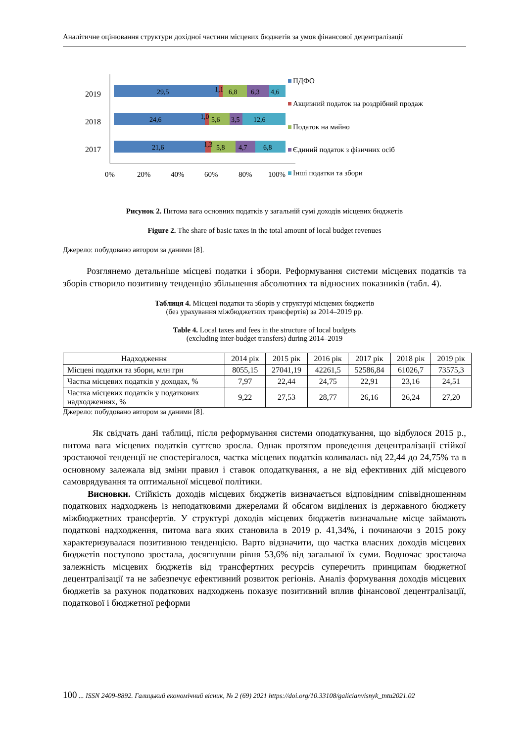Аналітичне оцінювання структури дохідної частини місцевих бюджетів за умов фінансової децентралізації
2019
2018
2017
29,5
1,1
6,8
6,3
4,6
24,6
1,0
5,6
3,5
12,6
21,6
1,3
5,8
4,7
6,8
0%
20%
40%
60%
80%
100%
ПДФО
Акцизний податок на роздрібний продаж
Податок на майно
Єдиний податок з фізичних осіб
Інші податки та збори
Рисунок 2. Питома вага основних податків у загальній сумі доходів місцевих бюджетів
Figure 2. The share of basic taxes in the total amount of local budget revenues
Джерело: побудовано автором за даними [8].
Розглянемо детальніше місцеві податки і збори. Реформування системи місцевих податків та зборів створило позитивну тенденцію збільшення абсолютних та відносних показників (табл. 4).
Таблиця 4. Місцеві податки та зборів у структурі місцевих бюджетів
(без урахування міжбюджетних трансфертів) за 2014–2019 рр.
Table 4. Local taxes and fees in the structure of local budgets
(excluding inter-budget transfers) during 2014–2019
| Надходження | 2014 рік | 2015 рік | 2016 рік | 2017 рік | 2018 рік | 2019 рік |
| --- | --- | --- | --- | --- | --- | --- |
| Місцеві податки та збори, млн грн | 8055,15 | 27041,19 | 42261,5 | 52586,84 | 61026,7 | 73575,3 |
| Частка місцевих податків у доходах, % | 7,97 | 22,44 | 24,75 | 22,91 | 23,16 | 24,51 |
| Частка місцевих податків у податкових надходженнях, % | 9,22 | 27,53 | 28,77 | 26,16 | 26,24 | 27,20 |
Джерело: побудовано автором за даними [8].
Як свідчать дані таблиці, після реформування системи оподаткування, що відбулося 2015 р., питома вага місцевих податків суттєво зросла. Однак протягом проведення децентралізації стійкої зростаючої тенденції не спостерігалося, частка місцевих податків коливалась від 22,44 до 24,75% та в основному залежала від зміни правил і ставок оподаткування, а не від ефективних дій місцевого самоврядування та оптимальної місцевої політики.
Висновки. Стійкість доходів місцевих бюджетів визначається відповідним співвідношенням податкових надходжень із неподатковими джерелами й обсягом виділених із державного бюджету міжбюджетних трансфертів. У структурі доходів місцевих бюджетів визначальне місце займають податкові надходження, питома вага яких становила в 2019 р. 41,34%, і починаючи з 2015 року характеризувалася позитивною тенденцією. Варто відзначити, що частка власних доходів місцевих бюджетів поступово зростала, досягнувши рівня 53,6% від загальної їх суми. Водночас зростаюча залежність місцевих бюджетів від трансфертних ресурсів суперечить принципам бюджетної децентралізації та не забезпечує ефективний розвиток регіонів. Аналіз формування доходів місцевих бюджетів за рахунок податкових надходжень показує позитивний вплив фінансової децентралізації, податкової і бюджетної реформи
100 ... ISSN 2409-8892. Галицький економічний вісник, № 2 (69) 2021 https://doi.org/10.33108/galicianvisnyk_tntu2021.02